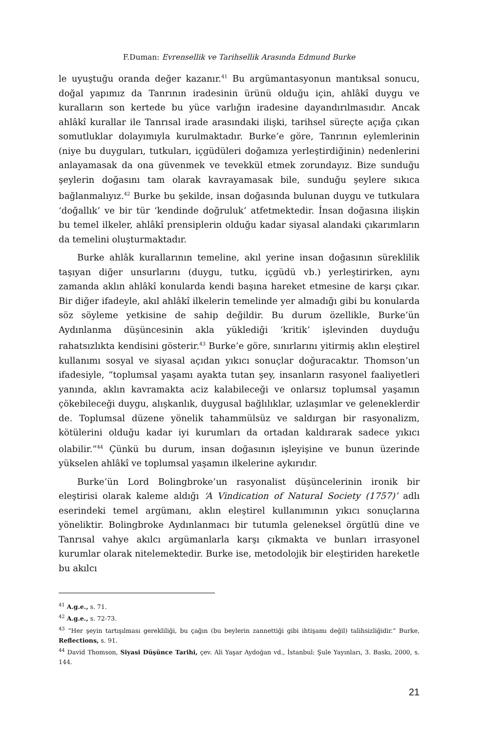F.Duman: Evrensellik ve Tarihsellik Arasında Edmund Burke
le uyuştuğu oranda değer kazanır.<sup>41</sup> Bu argümantasyonun mantıksal sonucu, doğal yapımız da Tanrının iradesinin ürünü olduğu için, ahlâkî duygu ve kuralların son kertede bu yüce varlığın iradesine dayandırılmasıdır. Ancak ahlâkî kurallar ile Tanrısal irade arasındaki ilişki, tarihsel süreçte açığa çıkan somutluklar dolayımıyla kurulmaktadır. Burke’e göre, Tanrının eylemlerinin (niye bu duyguları, tutkuları, içgüdüleri doğamıza yerleştirdiğinin) nedenlerini anlayamasak da ona güvenmek ve tevekkül etmek zorundayız. Bize sunduğu şeylerin doğasını tam olarak kavrayamasak bile, sunduğu şeylere sıkıca bağlanmalıyız.<sup>42</sup> Burke bu şekilde, insan doğasında bulunan duygu ve tutkulara ‘doğallık’ ve bir tür ‘kendinde doğruluk’ atfetmektedir. İnsan doğasına ilişkin bu temel ilkeler, ahlâkî prensiplerin olduğu kadar siyasal alandaki çıkarımların da temelini oluşturmaktadır.
Burke ahlâk kurallarının temeline, akıl yerine insan doğasının süreklilik taşıyan diğer unsurlarını (duygu, tutku, içgüdü vb.) yerleştirirken, aynı zamanda aklın ahlâkî konularda kendi başına hareket etmesine de karşı çıkar. Bir diğer ifadeyle, akıl ahlâkî ilkelerin temelinde yer almadığı gibi bu konularda söz söyleme yetkisine de sahip değildir. Bu durum özellikle, Burke’ün Aydınlanma düşüncesinin akla yüklediği ‘kritik’ işlevinden duyduğu rahatsızlıkta kendisini gösterir.<sup>43</sup> Burke’e göre, sınırlarını yitirmiş aklın eleştirel kullanımı sosyal ve siyasal açıdan yıkıcı sonuçlar doğuracaktır. Thomson’un ifadesiyle, “toplumsal yaşamı ayakta tutan şey, insanların rasyonel faaliyetleri yanında, aklın kavramakta aciz kalabileceği ve onlarsız toplumsal yaşamın çökebileceği duygu, alışkanlık, duygusal bağlılıklar, uzlaşımlar ve geleneklerdir de. Toplumsal düzene yönelik tahammülsüz ve saldırgan bir rasyonalizm, kötülerini olduğu kadar iyi kurumları da ortadan kaldırarak sadece yıkıcı olabilir.”<sup>44</sup> Çünkü bu durum, insan doğasının işleyişine ve bunun üzerinde yükselen ahlâkî ve toplumsal yaşamın ilkelerine aykırıdır.
Burke’ün Lord Bolingbroke’un rasyonalist düşüncelerinin ironik bir eleştirisi olarak kaleme aldığı ‘A Vindication of Natural Society (1757)’ adlı eserindeki temel argümanı, aklın eleştirel kullanımının yıkıcı sonuçlarına yöneliktir. Bolingbroke Aydınlanmacı bir tutumla geleneksel örgütlü dine ve Tanrısal vahye akılcı argümanlarla karşı çıkmakta ve bunları irrasyonel kurumlar olarak nitelemektedir. Burke ise, metodolojik bir eleştiriden hareketle bu akılcı
<sup>41</sup> A.g.e., s. 71.
<sup>42</sup> A.g.e., s. 72-73.
<sup>43</sup> “Her şeyin tartışılması gerekliliği, bu çağın (bu beylerin zannettiği gibi ihtişamı değil) talihsizliğidir.” Burke, Reflections, s. 91.
<sup>44</sup> David Thomson, Siyasi Düşünce Tarihi, çev. Ali Yaşar Aydoğan vd., İstanbul: Şule Yayınları, 3. Baskı, 2000, s. 144.
21